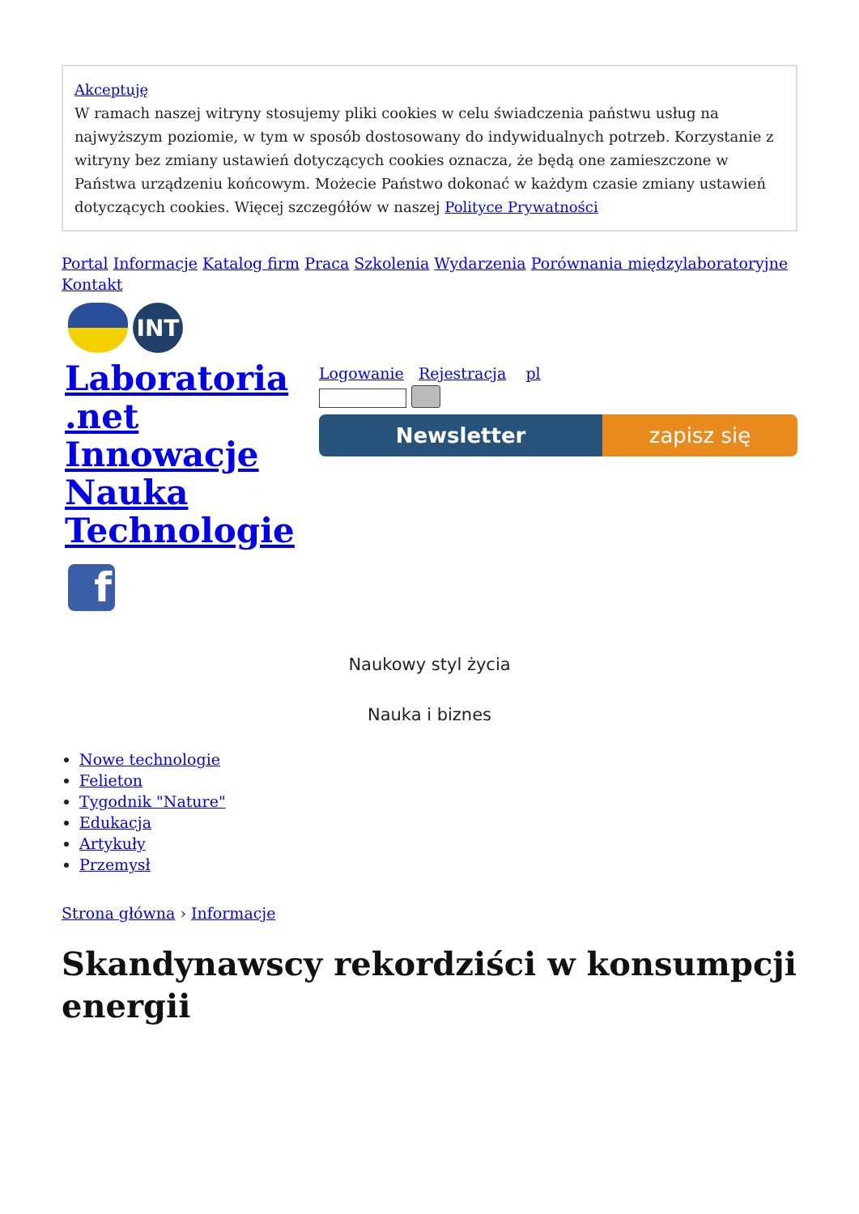Akceptuję
W ramach naszej witryny stosujemy pliki cookies w celu świadczenia państwu usług na najwyższym poziomie, w tym w sposób dostosowany do indywidualnych potrzeb. Korzystanie z witryny bez zmiany ustawień dotyczących cookies oznacza, że będą one zamieszczone w Państwa urządzeniu końcowym. Możecie Państwo dokonać w każdym czasie zmiany ustawień dotyczących cookies. Więcej szczegółów w naszej Polityce Prywatności
Portal Informacje Katalog firm Praca Szkolenia Wydarzenia Porównania międzylaboratoryjne Kontakt
INT
Laboratoria .net Innowacje Nauka Technologie
Logowanie Rejestracja pl
Newsletter zapisz się
f
Naukowy styl życia
Nauka i biznes
Nowe technologie
Felieton
Tygodnik "Nature"
Edukacja
Artykuły
Przemysł
Strona główna › Informacje
Skandynawscy rekordziści w konsumpcji energii